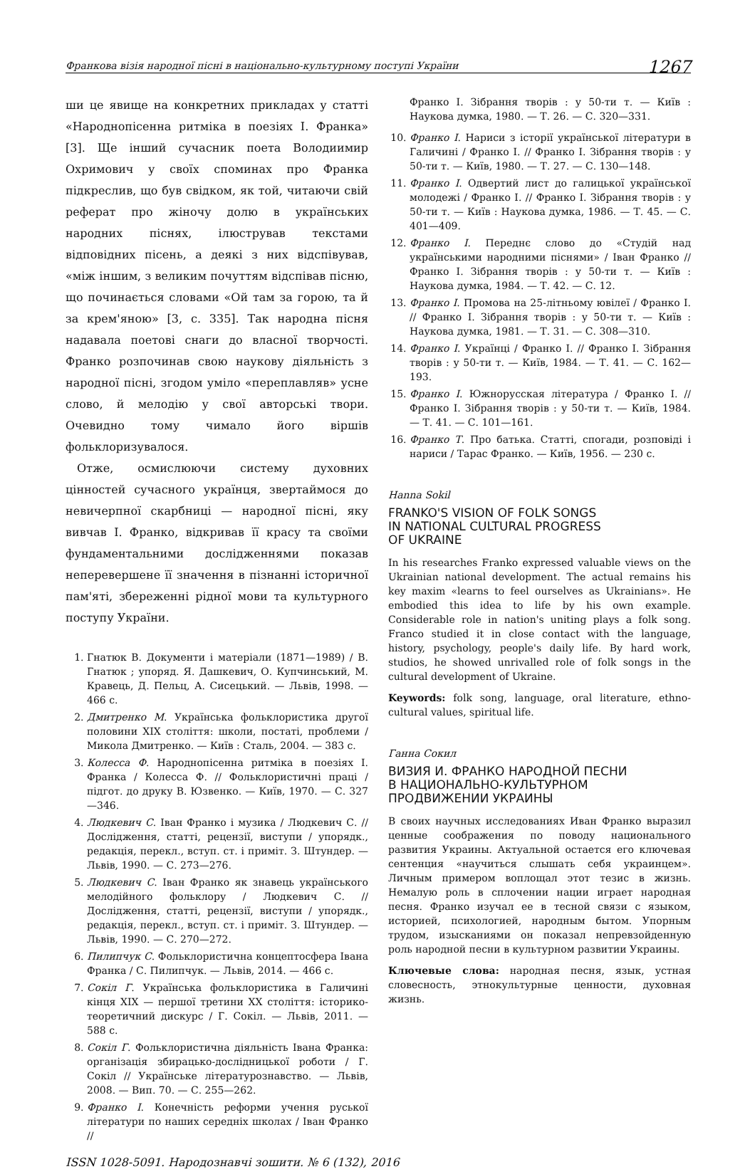Франкова візія народної пісні в національно-культурному поступі України 1267
ши це явище на конкретних прикладах у статті «Народнопісенна ритміка в поезіях І. Франка» [3]. Ще інший сучасник поета Володиимир Охримович у своїх споминах про Франка підкреслив, що був свідком, як той, читаючи свій реферат про жіночу долю в українських народних піснях, ілюстрував текстами відповідних пісень, а деякі з них відспівував, «між іншим, з великим почуттям відспівав пісню, що починається словами «Ой там за горою, та й за крем'яною» [3, с. 335]. Так народна пісня надавала поетові снаги до власної творчості. Франко розпочинав свою наукову діяльність з народної пісні, згодом уміло «переплавляв» усне слово, й мелодію у свої авторські твори. Очевидно тому чимало його віршів фольклоризувалося.
Отже, осмислюючи систему духовних цінностей сучасного українця, звертаймося до невичерпної скарбниці — народної пісні, яку вивчав І. Франко, відкривав її красу та своїми фундаментальними дослідженнями показав неперевершене її значення в пізнанні історичної пам'яті, збереженні рідної мови та культурного поступу України.
1. Гнатюк В. Документи і матеріали (1871—1989) / В. Гнатюк ; упоряд. Я. Дашкевич, О. Купчинський, М. Кравець, Д. Пельц, А. Сисецький. — Львів, 1998. — 466 с.
2. Дмитренко М. Українська фольклористика другої половини ХІХ століття: школи, постаті, проблеми / Микола Дмитренко. — Київ : Сталь, 2004. — 383 с.
3. Колесса Ф. Народнопісенна ритміка в поезіях І. Франка / Колесса Ф. // Фольклористичні праці / підгот. до друку В. Юзвенко. — Київ, 1970. — С. 327—346.
4. Людкевич С. Іван Франко і музика / Людкевич С. // Дослідження, статті, рецензії, виступи / упорядк., редакція, перекл., вступ. ст. і приміт. З. Штундер. — Львів, 1990. — С. 273—276.
5. Людкевич С. Іван Франко як знавець українського мелодійного фольклору / Людкевич С. // Дослідження, статті, рецензії, виступи / упорядк., редакція, перекл., вступ. ст. і приміт. З. Штундер. — Львів, 1990. — С. 270—272.
6. Пилипчук С. Фольклористична концептосфера Івана Франка / С. Пилипчук. — Львів, 2014. — 466 с.
7. Сокіл Г. Українська фольклористика в Галичині кінця ХІХ — першої третини ХХ століття: історико-теоретичний дискурс / Г. Сокіл. — Львів, 2011. — 588 с.
8. Сокіл Г. Фольклористична діяльність Івана Франка: організація збирацько-дослідницької роботи / Г. Сокіл // Українське літературознавство. — Львів, 2008. — Вип. 70. — С. 255—262.
9. Франко І. Конечність реформи учення руської літератури по наших середніх школах / Іван Франко //
Франко І. Зібрання творів : у 50-ти т. — Київ : Наукова думка, 1980. — Т. 26. — С. 320—331.
10. Франко І. Нариси з історії української літератури в Галичині / Франко І. // Франко І. Зібрання творів : у 50-ти т. — Київ, 1980. — Т. 27. — С. 130—148.
11. Франко І. Одвертий лист до галицької української молодежі / Франко І. // Франко І. Зібрання творів : у 50-ти т. — Київ : Наукова думка, 1986. — Т. 45. — С. 401—409.
12. Франко І. Переднє слово до «Студій над українськими народними піснями» / Іван Франко // Франко І. Зібрання творів : у 50-ти т. — Київ : Наукова думка, 1984. — Т. 42. — С. 12.
13. Франко І. Промова на 25-літньому ювілеї / Франко І. // Франко І. Зібрання творів : у 50-ти т. — Київ : Наукова думка, 1981. — Т. 31. — С. 308—310.
14. Франко І. Українці / Франко І. // Франко І. Зібрання творів : у 50-ти т. — Київ, 1984. — Т. 41. — С. 162—193.
15. Франко І. Южнорусская література / Франко І. // Франко І. Зібрання творів : у 50-ти т. — Київ, 1984. — Т. 41. — С. 101—161.
16. Франко Т. Про батька. Статті, спогади, розповіді і нариси / Тарас Франко. — Київ, 1956. — 230 с.
Hanna Sokil
FRANKO'S VISION OF FOLK SONGS
IN NATIONAL CULTURAL PROGRESS
OF UKRAINE
In his researches Franko expressed valuable views on the Ukrainian national development. The actual remains his key maxim «learns to feel ourselves as Ukrainians». He embodied this idea to life by his own example. Considerable role in nation's uniting plays a folk song. Franco studied it in close contact with the language, history, psychology, people's daily life. By hard work, studios, he showed unrivalled role of folk songs in the cultural development of Ukraine.
Keywords: folk song, language, oral literature, ethno-cultural values, spiritual life.
Ганна Сокил
ВИЗИЯ И. ФРАНКО НАРОДНОЙ ПЕСНИ
В НАЦИОНАЛЬНО-КУЛЬТУРНОМ
ПРОДВИЖЕНИИ УКРАИНЫ
В своих научных исследованиях Иван Франко выразил ценные соображения по поводу национального развития Украины. Актуальной остается его ключевая сентенция «научиться слышать себя украинцем». Личным примером воплощал этот тезис в жизнь. Немалую роль в сплочении нации играет народная песня. Франко изучал ее в тесной связи с языком, историей, психологией, народным бытом. Упорным трудом, изысканиями он показал непревзойденную роль народной песни в культурном развитии Украины.
Ключевые слова: народная песня, язык, устная словесность, этнокультурные ценности, духовная жизнь.
ISSN 1028-5091. Народознавчі зошити. № 6 (132), 2016